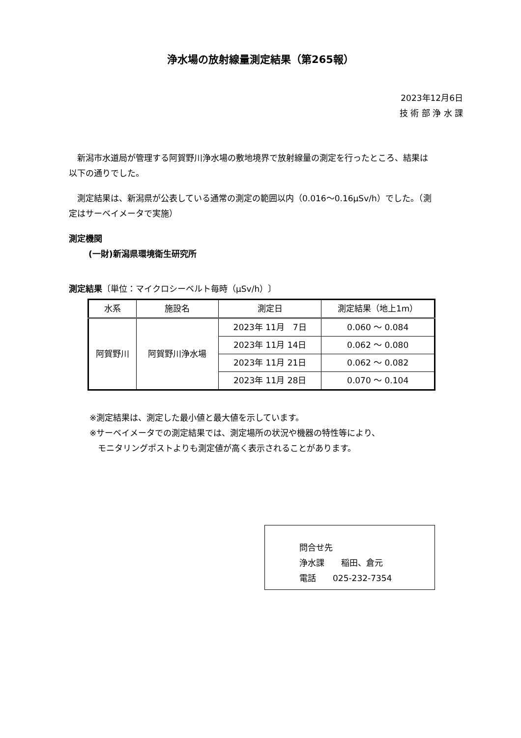浄水場の放射線量測定結果（第265報）
2023年12月6日
技 術 部 浄 水 課
　新潟市水道局が管理する阿賀野川浄水場の敷地境界で放射線量の測定を行ったところ、結果は以下の通りでした。
　測定結果は、新潟県が公表している通常の測定の範囲以内（0.016～0.16μSv/h）でした。（測定はサーベイメータで実施）
測定機関
(一財)新潟県環境衛生研究所
測定結果〔単位：マイクロシーベルト毎時（μSv/h）〕
| 水系 | 施設名 | 測定日 | 測定結果（地上1m） |
| --- | --- | --- | --- |
| 阿賀野川 | 阿賀野川浄水場 | 2023年 11月 7日 | 0.060 ～ 0.084 |
| | | 2023年 11月 14日 | 0.062 ～ 0.080 |
| | | 2023年 11月 21日 | 0.062 ～ 0.082 |
| | | 2023年 11月 28日 | 0.070 ～ 0.104 |
※測定結果は、測定した最小値と最大値を示しています。
※サーベイメータでの測定結果では、測定場所の状況や機器の特性等により、
　モニタリングポストよりも測定値が高く表示されることがあります。
問合せ先
浄水課　　稲田、倉元
電話　　025-232-7354